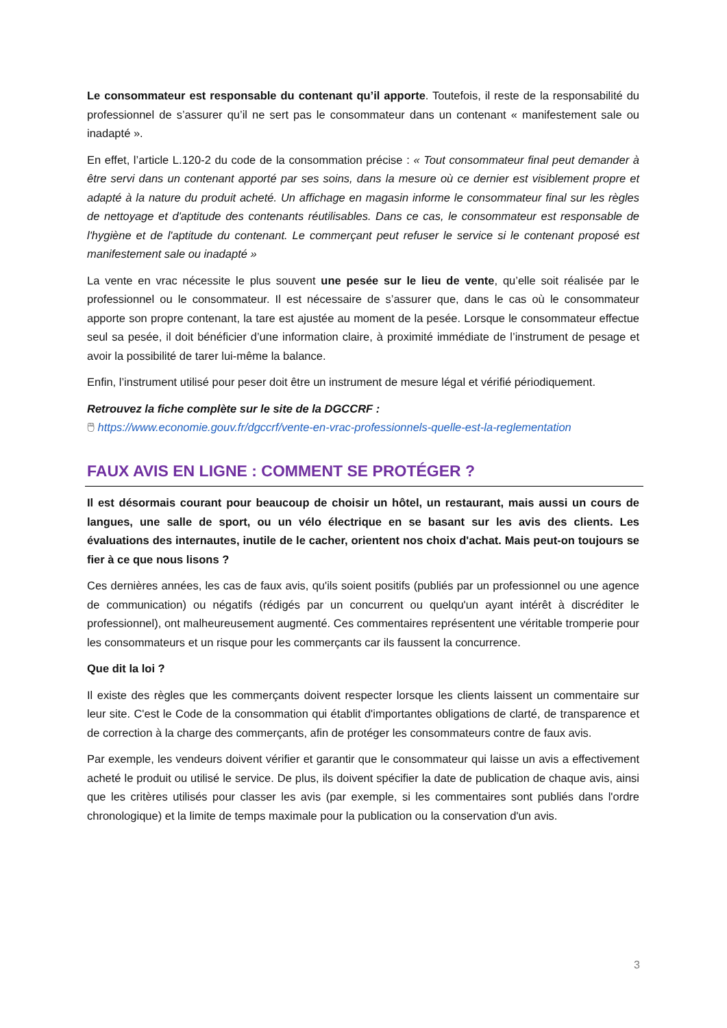Le consommateur est responsable du contenant qu’il apporte. Toutefois, il reste de la responsabilité du professionnel de s’assurer qu’il ne sert pas le consommateur dans un contenant « manifestement sale ou inadapté ».
En effet, l’article L.120-2 du code de la consommation précise : « Tout consommateur final peut demander à être servi dans un contenant apporté par ses soins, dans la mesure où ce dernier est visiblement propre et adapté à la nature du produit acheté. Un affichage en magasin informe le consommateur final sur les règles de nettoyage et d'aptitude des contenants réutilisables. Dans ce cas, le consommateur est responsable de l'hygiène et de l'aptitude du contenant. Le commerçant peut refuser le service si le contenant proposé est manifestement sale ou inadapté »
La vente en vrac nécessite le plus souvent une pesée sur le lieu de vente, qu’elle soit réalisée par le professionnel ou le consommateur. Il est nécessaire de s’assurer que, dans le cas où le consommateur apporte son propre contenant, la tare est ajustée au moment de la pesée. Lorsque le consommateur effectue seul sa pesée, il doit bénéficier d’une information claire, à proximité immédiate de l’instrument de pesage et avoir la possibilité de tarer lui-même la balance.
Enfin, l’instrument utilisé pour peser doit être un instrument de mesure légal et vérifié périodiquement.
Retrouvez la fiche complète sur le site de la DGCCRF :
🖱 https://www.economie.gouv.fr/dgccrf/vente-en-vrac-professionnels-quelle-est-la-reglementation
FAUX AVIS EN LIGNE : COMMENT SE PROTÉGER ?
Il est désormais courant pour beaucoup de choisir un hôtel, un restaurant, mais aussi un cours de langues, une salle de sport, ou un vélo électrique en se basant sur les avis des clients. Les évaluations des internautes, inutile de le cacher, orientent nos choix d'achat. Mais peut-on toujours se fier à ce que nous lisons ?
Ces dernières années, les cas de faux avis, qu'ils soient positifs (publiés par un professionnel ou une agence de communication) ou négatifs (rédigés par un concurrent ou quelqu'un ayant intérêt à discréditer le professionnel), ont malheureusement augmenté. Ces commentaires représentent une véritable tromperie pour les consommateurs et un risque pour les commerçants car ils faussent la concurrence.
Que dit la loi ?
Il existe des règles que les commerçants doivent respecter lorsque les clients laissent un commentaire sur leur site. C'est le Code de la consommation qui établit d'importantes obligations de clarté, de transparence et de correction à la charge des commerçants, afin de protéger les consommateurs contre de faux avis.
Par exemple, les vendeurs doivent vérifier et garantir que le consommateur qui laisse un avis a effectivement acheté le produit ou utilisé le service. De plus, ils doivent spécifier la date de publication de chaque avis, ainsi que les critères utilisés pour classer les avis (par exemple, si les commentaires sont publiés dans l'ordre chronologique) et la limite de temps maximale pour la publication ou la conservation d'un avis.
3